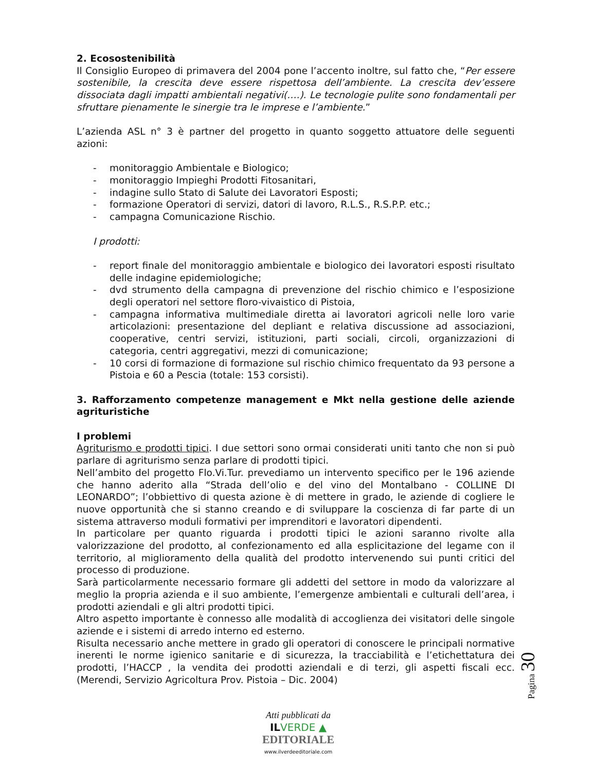2. Ecosostenibilità
Il Consiglio Europeo di primavera del 2004 pone l’accento inoltre, sul fatto che, “Per essere sostenibile, la crescita deve essere rispettosa dell’ambiente. La crescita dev’essere dissociata dagli impatti ambientali negativi(….). Le tecnologie pulite sono fondamentali per sfruttare pienamente le sinergie tra le imprese e l’ambiente.”
L’azienda ASL n° 3 è partner del progetto in quanto soggetto attuatore delle seguenti azioni:
- monitoraggio Ambientale e Biologico;
- monitoraggio Impieghi Prodotti Fitosanitari,
- indagine sullo Stato di Salute dei Lavoratori Esposti;
- formazione Operatori di servizi, datori di lavoro, R.L.S., R.S.P.P. etc.;
- campagna Comunicazione Rischio.
I prodotti:
- report finale del monitoraggio ambientale e biologico dei lavoratori esposti risultato delle indagine epidemiologiche;
- dvd strumento della campagna di prevenzione del rischio chimico e l’esposizione degli operatori nel settore floro-vivaistico di Pistoia,
- campagna informativa multimediale diretta ai lavoratori agricoli nelle loro varie articolazioni: presentazione del depliant e relativa discussione ad associazioni, cooperative, centri servizi, istituzioni, parti sociali, circoli, organizzazioni di categoria, centri aggregativi, mezzi di comunicazione;
- 10 corsi di formazione di formazione sul rischio chimico frequentato da 93 persone a Pistoia e 60 a Pescia (totale: 153 corsisti).
3. Rafforzamento competenze management e Mkt nella gestione delle aziende agrituristiche
I problemi
Agriturismo e prodotti tipici. I due settori sono ormai considerati uniti tanto che non si può parlare di agriturismo senza parlare di prodotti tipici.
Nell’ambito del progetto Flo.Vi.Tur. prevediamo un intervento specifico per le 196 aziende che hanno aderito alla “Strada dell’olio e del vino del Montalbano - COLLINE DI LEONARDO”; l’obbiettivo di questa azione è di mettere in grado, le aziende di cogliere le nuove opportunità che si stanno creando e di sviluppare la coscienza di far parte di un sistema attraverso moduli formativi per imprenditori e lavoratori dipendenti.
In particolare per quanto riguarda i prodotti tipici le azioni saranno rivolte alla valorizzazione del prodotto, al confezionamento ed alla esplicitazione del legame con il territorio, al miglioramento della qualità del prodotto intervenendo sui punti critici del processo di produzione.
Sarà particolarmente necessario formare gli addetti del settore in modo da valorizzare al meglio la propria azienda e il suo ambiente, l’emergenze ambientali e culturali dell’area, i prodotti aziendali e gli altri prodotti tipici.
Altro aspetto importante è connesso alle modalità di accoglienza dei visitatori delle singole aziende e i sistemi di arredo interno ed esterno.
Risulta necessario anche mettere in grado gli operatori di conoscere le principali normative inerenti le norme igienico sanitarie e di sicurezza, la tracciabilità e l’etichettatura dei prodotti, l’HACCP , la vendita dei prodotti aziendali e di terzi, gli aspetti fiscali ecc. (Merendi, Servizio Agricoltura Prov. Pistoia – Dic. 2004)
Pagina 30
Atti pubblicati da
IL VERDE ▲
EDITORIALE
www.ilverdeeditoriale.com